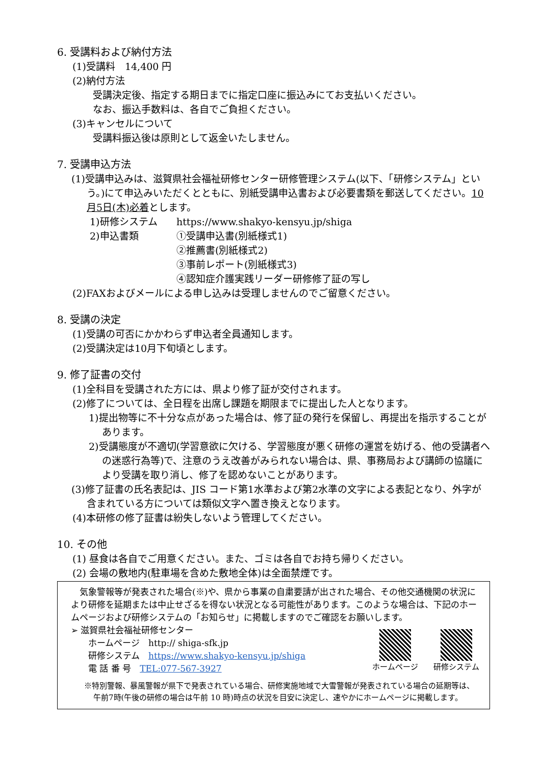6. 受講料および納付方法
(1)受講料　14,400 円
(2)納付方法
受講決定後、指定する期日までに指定口座に振込みにてお支払いください。
なお、振込手数料は、各自でご負担ください。
(3)キャンセルについて
受講料振込後は原則として返金いたしません。
7. 受講申込方法
(1)受講申込みは、滋賀県社会福祉研修センター研修管理システム(以下、「研修システム」という。)にて申込みいただくとともに、別紙受講申込書および必要書類を郵送してください。10月5日(木)必着とします。
1)研修システム https://www.shakyo-kensyu.jp/shiga
2)申込書類 ①受講申込書(別紙様式1)
②推薦書(別紙様式2)
③事前レポート(別紙様式3)
④認知症介護実践リーダー研修修了証の写し
(2)FAXおよびメールによる申し込みは受理しませんのでご留意ください。
8. 受講の決定
(1)受講の可否にかかわらず申込者全員通知します。
(2)受講決定は10月下旬頃とします。
9. 修了証書の交付
(1)全科目を受講された方には、県より修了証が交付されます。
(2)修了については、全日程を出席し課題を期限までに提出した人となります。
1)提出物等に不十分な点があった場合は、修了証の発行を保留し、再提出を指示することがあります。
2)受講態度が不適切(学習意欲に欠ける、学習態度が悪く研修の運営を妨げる、他の受講者への迷惑行為等)で、注意のうえ改善がみられない場合は、県、事務局および講師の協議により受講を取り消し、修了を認めないことがあります。
(3)修了証書の氏名表記は、JIS コード第1水準および第2水準の文字による表記となり、外字が含まれている方については類似文字へ置き換えとなります。
(4)本研修の修了証書は紛失しないよう管理してください。
10. その他
(1) 昼食は各自でご用意ください。また、ゴミは各自でお持ち帰りください。
(2) 会場の敷地内(駐車場を含めた敷地全体)は全面禁煙です。
　気象警報等が発表された場合(※)や、県から事業の自粛要請が出された場合、その他交通機関の状況により研修を延期または中止せざるを得ない状況となる可能性があります。このような場合は、下記のホームページおよび研修システムの「お知らせ」に掲載しますのでご確認をお願いします。
➢ 滋賀県社会福祉研修センター
ホームページ　http:// shiga-sfk.jp
研修システム　https://www.shakyo-kensyu.jp/shiga
電 話 番 号　TEL:077-567-3927
ホームページ 研修システム
※特別警報、暴風警報が県下で発表されている場合、研修実施地域で大雪警報が発表されている場合の延期等は、午前7時(午後の研修の場合は午前 10 時)時点の状況を目安に決定し、速やかにホームページに掲載します。